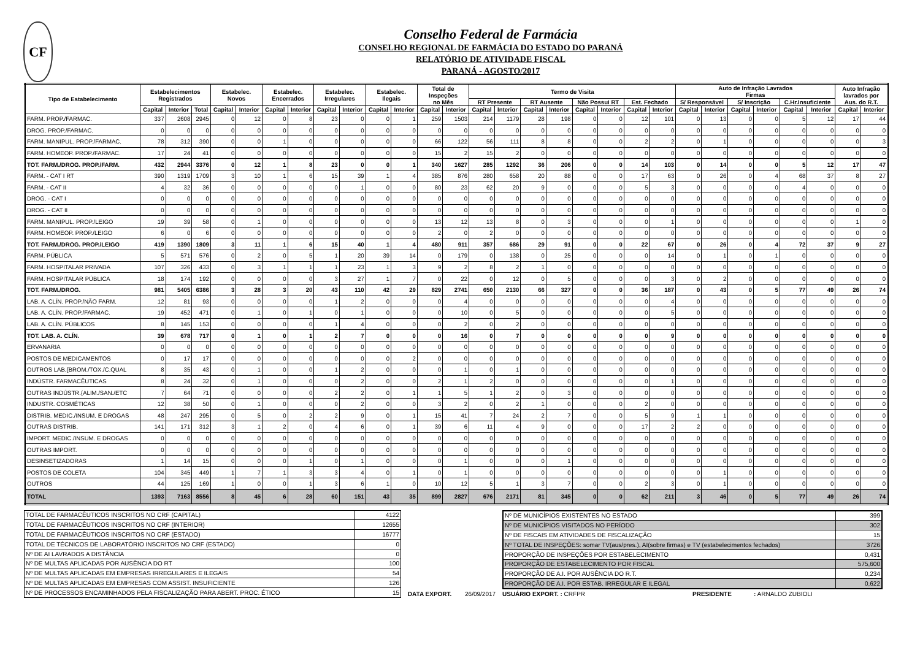CF
Conselho Federal de Farmácia
CONSELHO REGIONAL DE FARMÁCIA DO ESTADO DO PARANÁ
RELATÓRIO DE ATIVIDADE FISCAL
PARANÁ - AGOSTO/2017
| Tipo de Estabelecimento | Estabelecimentos Registrados | | | Estabelec. Novos | | Estabelec. Encerrados | | Estabelec. Irregulares | | Estabelec. Ilegais | | Total de Inspeções no Mês | | Termo de Visita | | | | | | | | Auto de Infração Lavrados Firmas | | | | | | Auto Infração lavrados por Aus. do R.T. | |
| --- | --- | --- | --- | --- | --- | --- | --- | --- | --- | --- | --- | --- | --- | --- | --- | --- | --- | --- | --- | --- | --- | --- | --- | --- | --- | --- | --- | --- | --- |
| | | | | | | | | | | | | | | RT Presente | | RT Ausente | | Não Possui RT | | Est. Fechado | | S/ Responsável | | S/ Inscrição | | C.Hr.Insuficiente | | | |
| | Capital | Interior | Total | Capital | Interior | Capital | Interior | Capital | Interior | Capital | Interior | Capital | Interior | Capital | Interior | Capital | Interior | Capital | Interior | Capital | Interior | Capital | Interior | Capital | Interior | Capital | Interior | Capital | Interior |
| FARM. PROP./FARMAC. | 337 | 2608 | 2945 | 0 | 12 | 0 | 8 | 23 | 0 | 0 | 1 | 259 | 1503 | 214 | 1179 | 28 | 198 | 0 | 0 | 12 | 101 | 0 | 13 | 0 | 0 | 5 | 12 | 17 | 44 |
| DROG. PROP./FARMAC. | 0 | 0 | 0 | 0 | 0 | 0 | 0 | 0 | 0 | 0 | 0 | 0 | 0 | 0 | 0 | 0 | 0 | 0 | 0 | 0 | 0 | 0 | 0 | 0 | 0 | 0 | 0 | 0 | 0 |
| FARM. MANIPUL. PROP./FARMAC. | 78 | 312 | 390 | 0 | 0 | 1 | 0 | 0 | 0 | 0 | 0 | 66 | 122 | 56 | 111 | 8 | 8 | 0 | 0 | 2 | 2 | 0 | 1 | 0 | 0 | 0 | 0 | 0 | 3 |
| FARM. HOMEOP. PROP./FARMAC. | 17 | 24 | 41 | 0 | 0 | 0 | 0 | 0 | 0 | 0 | 0 | 15 | 2 | 15 | 2 | 0 | 0 | 0 | 0 | 0 | 0 | 0 | 0 | 0 | 0 | 0 | 0 | 0 | 0 |
| TOT. FARM./DROG. PROP./FARM. | 432 | 2944 | 3376 | 0 | 12 | 1 | 8 | 23 | 0 | 0 | 1 | 340 | 1627 | 285 | 1292 | 36 | 206 | 0 | 0 | 14 | 103 | 0 | 14 | 0 | 0 | 5 | 12 | 17 | 47 |
| FARM. - CAT I RT | 390 | 1319 | 1709 | 3 | 10 | 1 | 6 | 15 | 39 | 1 | 4 | 385 | 876 | 280 | 658 | 20 | 88 | 0 | 0 | 17 | 63 | 0 | 26 | 0 | 4 | 68 | 37 | 8 | 27 |
| FARM. - CAT II | 4 | 32 | 36 | 0 | 0 | 0 | 0 | 0 | 1 | 0 | 0 | 80 | 23 | 62 | 20 | 9 | 0 | 0 | 0 | 5 | 3 | 0 | 0 | 0 | 0 | 4 | 0 | 0 | 0 |
| DROG. - CAT I | 0 | 0 | 0 | 0 | 0 | 0 | 0 | 0 | 0 | 0 | 0 | 0 | 0 | 0 | 0 | 0 | 0 | 0 | 0 | 0 | 0 | 0 | 0 | 0 | 0 | 0 | 0 | 0 | 0 |
| DROG. - CAT II | 0 | 0 | 0 | 0 | 0 | 0 | 0 | 0 | 0 | 0 | 0 | 0 | 0 | 0 | 0 | 0 | 0 | 0 | 0 | 0 | 0 | 0 | 0 | 0 | 0 | 0 | 0 | 0 | 0 |
| FARM. MANIPUL. PROP./LEIGO | 19 | 39 | 58 | 0 | 1 | 0 | 0 | 0 | 0 | 0 | 0 | 13 | 12 | 13 | 8 | 0 | 3 | 0 | 0 | 0 | 1 | 0 | 0 | 0 | 0 | 0 | 0 | 1 | 0 |
| FARM. HOMEOP. PROP./LEIGO | 6 | 0 | 6 | 0 | 0 | 0 | 0 | 0 | 0 | 0 | 0 | 2 | 0 | 2 | 0 | 0 | 0 | 0 | 0 | 0 | 0 | 0 | 0 | 0 | 0 | 0 | 0 | 0 | 0 |
| TOT. FARM./DROG. PROP./LEIGO | 419 | 1390 | 1809 | 3 | 11 | 1 | 6 | 15 | 40 | 1 | 4 | 480 | 911 | 357 | 686 | 29 | 91 | 0 | 0 | 22 | 67 | 0 | 26 | 0 | 4 | 72 | 37 | 9 | 27 |
| FARM. PÚBLICA | 5 | 571 | 576 | 0 | 2 | 0 | 5 | 1 | 20 | 39 | 14 | 0 | 179 | 0 | 138 | 0 | 25 | 0 | 0 | 0 | 14 | 0 | 1 | 0 | 1 | 0 | 0 | 0 | 0 |
| FARM. HOSPITALAR PRIVADA | 107 | 326 | 433 | 0 | 3 | 1 | 1 | 1 | 23 | 1 | 3 | 9 | 2 | 8 | 2 | 1 | 0 | 0 | 0 | 0 | 0 | 0 | 0 | 0 | 0 | 0 | 0 | 0 | 0 |
| FARM. HOSPITALAR PÚBLICA | 18 | 174 | 192 | 0 | 0 | 0 | 0 | 3 | 27 | 1 | 7 | 0 | 22 | 0 | 12 | 0 | 5 | 0 | 0 | 0 | 3 | 0 | 2 | 0 | 0 | 0 | 0 | 0 | 0 |
| TOT. FARM./DROG. | 981 | 5405 | 6386 | 3 | 28 | 3 | 20 | 43 | 110 | 42 | 29 | 829 | 2741 | 650 | 2130 | 66 | 327 | 0 | 0 | 36 | 187 | 0 | 43 | 0 | 5 | 77 | 49 | 26 | 74 |
| LAB. A. CLÍN. PROP./NÃO FARM. | 12 | 81 | 93 | 0 | 0 | 0 | 0 | 1 | 2 | 0 | 0 | 0 | 4 | 0 | 0 | 0 | 0 | 0 | 0 | 0 | 4 | 0 | 0 | 0 | 0 | 0 | 0 | 0 | 0 |
| LAB. A. CLÍN. PROP./FARMAC. | 19 | 452 | 471 | 0 | 1 | 0 | 1 | 0 | 1 | 0 | 0 | 0 | 10 | 0 | 5 | 0 | 0 | 0 | 0 | 0 | 5 | 0 | 0 | 0 | 0 | 0 | 0 | 0 | 0 |
| LAB. A. CLÍN. PÚBLICOS | 8 | 145 | 153 | 0 | 0 | 0 | 0 | 1 | 4 | 0 | 0 | 0 | 2 | 0 | 2 | 0 | 0 | 0 | 0 | 0 | 0 | 0 | 0 | 0 | 0 | 0 | 0 | 0 | 0 |
| TOT. LAB. A. CLÍN. | 39 | 678 | 717 | 0 | 1 | 0 | 1 | 2 | 7 | 0 | 0 | 0 | 16 | 0 | 7 | 0 | 0 | 0 | 0 | 0 | 9 | 0 | 0 | 0 | 0 | 0 | 0 | 0 | 0 |
| ERVANARIA | 0 | 0 | 0 | 0 | 0 | 0 | 0 | 0 | 0 | 0 | 0 | 0 | 0 | 0 | 0 | 0 | 0 | 0 | 0 | 0 | 0 | 0 | 0 | 0 | 0 | 0 | 0 | 0 | 0 |
| POSTOS DE MEDICAMENTOS | 0 | 17 | 17 | 0 | 0 | 0 | 0 | 0 | 0 | 0 | 2 | 0 | 0 | 0 | 0 | 0 | 0 | 0 | 0 | 0 | 0 | 0 | 0 | 0 | 0 | 0 | 0 | 0 | 0 |
| OUTROS LAB.{BROM./TOX./C.QUAL | 8 | 35 | 43 | 0 | 1 | 0 | 0 | 1 | 2 | 0 | 0 | 0 | 1 | 0 | 1 | 0 | 0 | 0 | 0 | 0 | 0 | 0 | 0 | 0 | 0 | 0 | 0 | 0 | 0 |
| INDÚSTR. FARMACÊUTICAS | 8 | 24 | 32 | 0 | 1 | 0 | 0 | 0 | 2 | 0 | 0 | 2 | 1 | 2 | 0 | 0 | 0 | 0 | 0 | 0 | 1 | 0 | 0 | 0 | 0 | 0 | 0 | 0 | 0 |
| OUTRAS INDÚSTR.{ALIM./SAN./ETC | 7 | 64 | 71 | 0 | 0 | 0 | 0 | 2 | 2 | 0 | 1 | 1 | 5 | 1 | 2 | 0 | 3 | 0 | 0 | 0 | 0 | 0 | 0 | 0 | 0 | 0 | 0 | 0 | 0 |
| INDUSTR. COSMÉTICAS | 12 | 38 | 50 | 0 | 1 | 0 | 0 | 0 | 2 | 0 | 0 | 3 | 2 | 0 | 2 | 1 | 0 | 0 | 0 | 2 | 0 | 0 | 0 | 0 | 0 | 0 | 0 | 0 | 0 |
| DISTRIB. MEDIC./INSUM. E DROGAS | 48 | 247 | 295 | 0 | 5 | 0 | 2 | 2 | 9 | 0 | 1 | 15 | 41 | 7 | 24 | 2 | 7 | 0 | 0 | 5 | 9 | 1 | 1 | 0 | 0 | 0 | 0 | 0 | 0 |
| OUTRAS DISTRIB. | 141 | 171 | 312 | 3 | 1 | 2 | 0 | 4 | 6 | 0 | 1 | 39 | 6 | 11 | 4 | 9 | 0 | 0 | 0 | 17 | 2 | 2 | 0 | 0 | 0 | 0 | 0 | 0 | 0 |
| IMPORT. MEDIC./INSUM. E DROGAS | 0 | 0 | 0 | 0 | 0 | 0 | 0 | 0 | 0 | 0 | 0 | 0 | 0 | 0 | 0 | 0 | 0 | 0 | 0 | 0 | 0 | 0 | 0 | 0 | 0 | 0 | 0 | 0 | 0 |
| OUTRAS IMPORT. | 0 | 0 | 0 | 0 | 0 | 0 | 0 | 0 | 0 | 0 | 0 | 0 | 0 | 0 | 0 | 0 | 0 | 0 | 0 | 0 | 0 | 0 | 0 | 0 | 0 | 0 | 0 | 0 | 0 |
| DESINSETIZADORAS | 1 | 14 | 15 | 0 | 0 | 0 | 1 | 0 | 1 | 0 | 0 | 0 | 1 | 0 | 0 | 0 | 1 | 0 | 0 | 0 | 0 | 0 | 0 | 0 | 0 | 0 | 0 | 0 | 0 |
| POSTOS DE COLETA | 104 | 345 | 449 | 1 | 7 | 1 | 3 | 3 | 4 | 0 | 1 | 0 | 1 | 0 | 0 | 0 | 0 | 0 | 0 | 0 | 0 | 0 | 1 | 0 | 0 | 0 | 0 | 0 | 0 |
| OUTROS | 44 | 125 | 169 | 1 | 0 | 0 | 1 | 3 | 6 | 1 | 0 | 10 | 12 | 5 | 1 | 3 | 7 | 0 | 0 | 2 | 3 | 0 | 1 | 0 | 0 | 0 | 0 | 0 | 0 |
| TOTAL | 1393 | 7163 | 8556 | 8 | 45 | 6 | 28 | 60 | 151 | 43 | 35 | 899 | 2827 | 676 | 2171 | 81 | 345 | 0 | 0 | 62 | 211 | 3 | 46 | 0 | 5 | 77 | 49 | 26 | 74 |
| TOTAL DE FARMACÊUTICOS INSCRITOS NO CRF (CAPITAL) | 4122 |
| TOTAL DE FARMACÊUTICOS INSCRITOS NO CRF (INTERIOR) | 12655 |
| TOTAL DE FARMACÊUTICOS INSCRITOS NO CRF (ESTADO) | 16777 |
| TOTAL DE TÉCNICOS DE LABORATÓRIO INSCRITOS NO CRF (ESTADO) | 0 |
| Nº DE AI LAVRADOS A DISTÂNCIA | 0 |
| Nº DE MULTAS APLICADAS POR AUSÊNCIA DO RT | 100 |
| Nº DE MULTAS APLICADAS EM EMPRESAS IRREGULARES E ILEGAIS | 54 |
| Nº DE MULTAS APLICADAS EM EMPRESAS COM ASSIST. INSUFICIENTE | 126 |
| Nº DE PROCESSOS ENCAMINHADOS PELA FISCALIZAÇÃO PARA ABERT. PROC. ÉTICO | 15 |
DATA EXPORT. 26/09/2017
| Nº DE MUNICÍPIOS EXISTENTES NO ESTADO | 399 |
| Nº DE MUNICÍPIOS VISITADOS NO PERÍODO | 302 |
| Nº DE FISCAIS EM ATIVIDADES DE FISCALIZAÇÃO | 15 |
| Nº TOTAL DE INSPEÇÕES: somar TV(aus/pres.), AI(sobre firmas) e TV (estabelecimentos fechados) | 3726 |
| PROPORÇÃO DE INSPEÇÕES POR ESTABELECIMENTO | 0,431 |
| PROPORÇÃO DE ESTABELECIMENTO POR FISCAL | 575,600 |
| PROPORÇÃO DE A.I. POR AUSÊNCIA DO R.T. | 0,234 |
| PROPORÇÃO DE A.I. POR ESTAB. IRREGULAR E ILEGAL | 0,622 |
USUÁRIO EXPORT. : CRFPR PRESIDENTE: ARNALDO ZUBIOLI